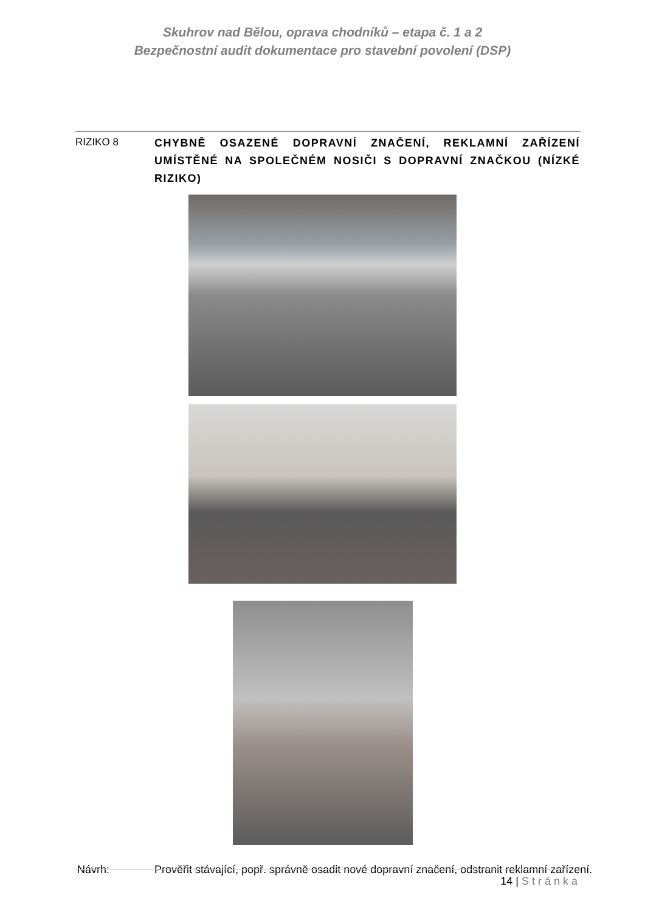Skuhrov nad Bělou, oprava chodníků – etapa č. 1 a 2
Bezpečnostní audit dokumentace pro stavební povolení (DSP)
RIZIKO 8
CHYBNĚ OSAZENÉ DOPRAVNÍ ZNAČENÍ, REKLAMNÍ ZAŘÍZENÍ UMÍSTĚNÉ NA SPOLEČNÉM NOSIČI S DOPRAVNÍ ZNAČKOU (NÍZKÉ RIZIKO)
Návrh: Prověřit stávající, popř. správně osadit nové dopravní značení, odstranit reklamní zařízení.
14 | Stránka